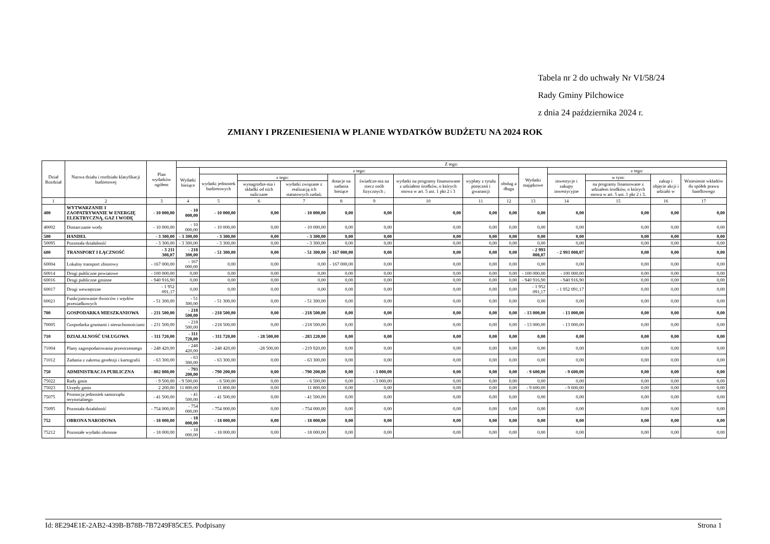Tabela nr 2 do uchwały Nr VI/58/24
Rady Gminy Pilchowice
z dnia 24 października 2024 r.
ZMIANY I PRZENIESIENIA W PLANIE WYDATKÓW BUDŻETU NA 2024 ROK
| Dział Rozdział | Nazwa działu i rozdziału klasyfikacji budżetowej | Plan wydatków ogółem | Z tego: | | | | | | | | | | | | | |
| --- | --- | --- | --- | --- | --- | --- | --- | --- | --- | --- | --- | --- | --- | --- | --- | --- |
| | | | Wydatki bieżące | z tego: | | | | | | | | Wydatki majątkowe | z tego: | | | |
| | | | | wydatki jednostek budżetowych | z tego: | | dotacje na zadania bieżące | świadcze-nia na rzecz osób fizycznych ; | wydatki na programy finansowane z udziałem środków, o których mowa w art. 5 ust. 1 pkt 2 i 3 | wypłaty z tytułu poręczeń i gwarancji | obsług a długu | | inwestycje i zakupy inwestycyjne | w tym: | zakup i objęcie akcji i udziałó w | Wniesienie wkładów do spółek prawa handlowego |
| | | | | | wynagrodze-nia i składki od nich naliczane | wydatki związane z realizacją ich statutowych zadań; | | | | | | | | na programy finansowane z udziałem środków, o których mowa w art. 5 ust. 1 pkt 2 i 3, | | |
| 1 | 2 | 3 | 4 | 5 | 6 | 7 | 8 | 9 | 10 | 11 | 12 | 13 | 14 | 15 | 16 | 17 |
| 400 | WYTWARZANIE I ZAOPATRYWANIE W ENERGIĘ ELEKTRYCZNĄ, GAZ I WODĘ | - 10 000,00 | - 10 000,00 | - 10 000,00 | 0,00 | - 10 000,00 | 0,00 | 0,00 | 0,00 | 0,00 | 0,00 | 0,00 | 0,00 | 0,00 | 0,00 | 0,00 |
| 40002 | Dostarczanie wody | - 10 000,00 | - 10 000,00 | - 10 000,00 | 0,00 | - 10 000,00 | 0,00 | 0,00 | 0,00 | 0,00 | 0,00 | 0,00 | 0,00 | 0,00 | 0,00 | 0,00 |
| 500 | HANDEL | - 3 300,00 | - 3 300,00 | - 3 300,00 | 0,00 | - 3 300,00 | 0,00 | 0,00 | 0,00 | 0,00 | 0,00 | 0,00 | 0,00 | 0,00 | 0,00 | 0,00 |
| 50095 | Pozostała działalność | - 3 300,00 | - 3 300,00 | - 3 300,00 | 0,00 | - 3 300,00 | 0,00 | 0,00 | 0,00 | 0,00 | 0,00 | 0,00 | 0,00 | 0,00 | 0,00 | 0,00 |
| 600 | TRANSPORT I ŁĄCZNOŚĆ | - 3 211 308,07 | - 218 300,00 | - 51 300,00 | 0,00 | - 51 300,00 | - 167 000,00 | 0,00 | 0,00 | 0,00 | 0,00 | - 2 993 008,07 | - 2 993 008,07 | 0,00 | 0,00 | 0,00 |
| 60004 | Lokalny transport zbiorowy | - 167 000,00 | - 167 000,00 | 0,00 | 0,00 | 0,00 | - 167 000,00 | 0,00 | 0,00 | 0,00 | 0,00 | 0,00 | 0,00 | 0,00 | 0,00 | 0,00 |
| 60014 | Drogi publiczne powiatowe | - 100 000,00 | 0,00 | 0,00 | 0,00 | 0,00 | 0,00 | 0,00 | 0,00 | 0,00 | 0,00 | - 100 000,00 | - 100 000,00 | 0,00 | 0,00 | 0,00 |
| 60016 | Drogi publiczne gminne | - 940 916,90 | 0,00 | 0,00 | 0,00 | 0,00 | 0,00 | 0,00 | 0,00 | 0,00 | 0,00 | - 940 916,90 | - 940 916,90 | 0,00 | 0,00 | 0,00 |
| 60017 | Drogi wewnętrzne | - 1 952 091,17 | 0,00 | 0,00 | 0,00 | 0,00 | 0,00 | 0,00 | 0,00 | 0,00 | 0,00 | - 1 952 091,17 | - 1 952 091,17 | 0,00 | 0,00 | 0,00 |
| 60021 | Funkcjonowanie dworców i węzłów przesiadkowych | - 51 300,00 | - 51 300,00 | - 51 300,00 | 0,00 | - 51 300,00 | 0,00 | 0,00 | 0,00 | 0,00 | 0,00 | 0,00 | 0,00 | 0,00 | 0,00 | 0,00 |
| 700 | GOSPODARKA MIESZKANIOWA | - 231 500,00 | - 218 500,00 | - 218 500,00 | 0,00 | - 218 500,00 | 0,00 | 0,00 | 0,00 | 0,00 | 0,00 | - 13 000,00 | - 13 000,00 | 0,00 | 0,00 | 0,00 |
| 70005 | Gospodarka gruntami i nieruchomościami | - 231 500,00 | - 218 500,00 | - 218 500,00 | 0,00 | - 218 500,00 | 0,00 | 0,00 | 0,00 | 0,00 | 0,00 | - 13 000,00 | - 13 000,00 | 0,00 | 0,00 | 0,00 |
| 710 | DZIAŁALNOŚĆ USŁUGOWA | - 311 720,00 | - 311 720,00 | - 311 720,00 | - 28 500,00 | - 283 220,00 | 0,00 | 0,00 | 0,00 | 0,00 | 0,00 | 0,00 | 0,00 | 0,00 | 0,00 | 0,00 |
| 71004 | Plany zagospodarowania przestrzennego | - 248 420,00 | - 248 420,00 | - 248 420,00 | -28 500,00 | - 219 920,00 | 0,00 | 0,00 | 0,00 | 0,00 | 0,00 | 0,00 | 0,00 | 0,00 | 0,00 | 0,00 |
| 71012 | Zadania z zakresu geodezji i kartografii | - 63 300,00 | - 63 300,00 | - 63 300,00 | 0,00 | - 63 300,00 | 0,00 | 0,00 | 0,00 | 0,00 | 0,00 | 0,00 | 0,00 | 0,00 | 0,00 | 0,00 |
| 750 | ADMINISTRACJA PUBLICZNA | - 802 800,00 | - 793 200,00 | - 790 200,00 | 0,00 | - 790 200,00 | 0,00 | - 3 000,00 | 0,00 | 0,00 | 0,00 | - 9 600,00 | - 9 600,00 | 0,00 | 0,00 | 0,00 |
| 75022 | Rady gmin | - 9 500,00 | - 9 500,00 | - 6 500,00 | 0,00 | - 6 500,00 | 0,00 | - 3 000,00 | 0,00 | 0,00 | 0,00 | 0,00 | 0,00 | 0,00 | 0,00 | 0,00 |
| 75023 | Urzędy gmin | 2 200,00 | 11 800,00 | 11 800,00 | 0,00 | 11 800,00 | 0,00 | 0,00 | 0,00 | 0,00 | 0,00 | - 9 600,00 | - 9 600,00 | 0,00 | 0,00 | 0,00 |
| 75075 | Promocja jednostek samorządu terytorialnego | - 41 500,00 | - 41 500,00 | - 41 500,00 | 0,00 | - 41 500,00 | 0,00 | 0,00 | 0,00 | 0,00 | 0,00 | 0,00 | 0,00 | 0,00 | 0,00 | 0,00 |
| 75095 | Pozostała działalność | - 754 000,00 | - 754 000,00 | - 754 000,00 | 0,00 | - 754 000,00 | 0,00 | 0,00 | 0,00 | 0,00 | 0,00 | 0,00 | 0,00 | 0,00 | 0,00 | 0,00 |
| 752 | OBRONA NARODOWA | - 18 000,00 | - 18 000,00 | - 18 000,00 | 0,00 | - 18 000,00 | 0,00 | 0,00 | 0,00 | 0,00 | 0,00 | 0,00 | 0,00 | 0,00 | 0,00 | 0,00 |
| 75212 | Pozostałe wydatki obronne | - 18 000,00 | - 18 000,00 | - 18 000,00 | 0,00 | - 18 000,00 | 0,00 | 0,00 | 0,00 | 0,00 | 0,00 | 0,00 | 0,00 | 0,00 | 0,00 | 0,00 |
Id: 8E294E1E-2AB2-439B-B78B-7B7249F85CE5. Podpisany Strona 1